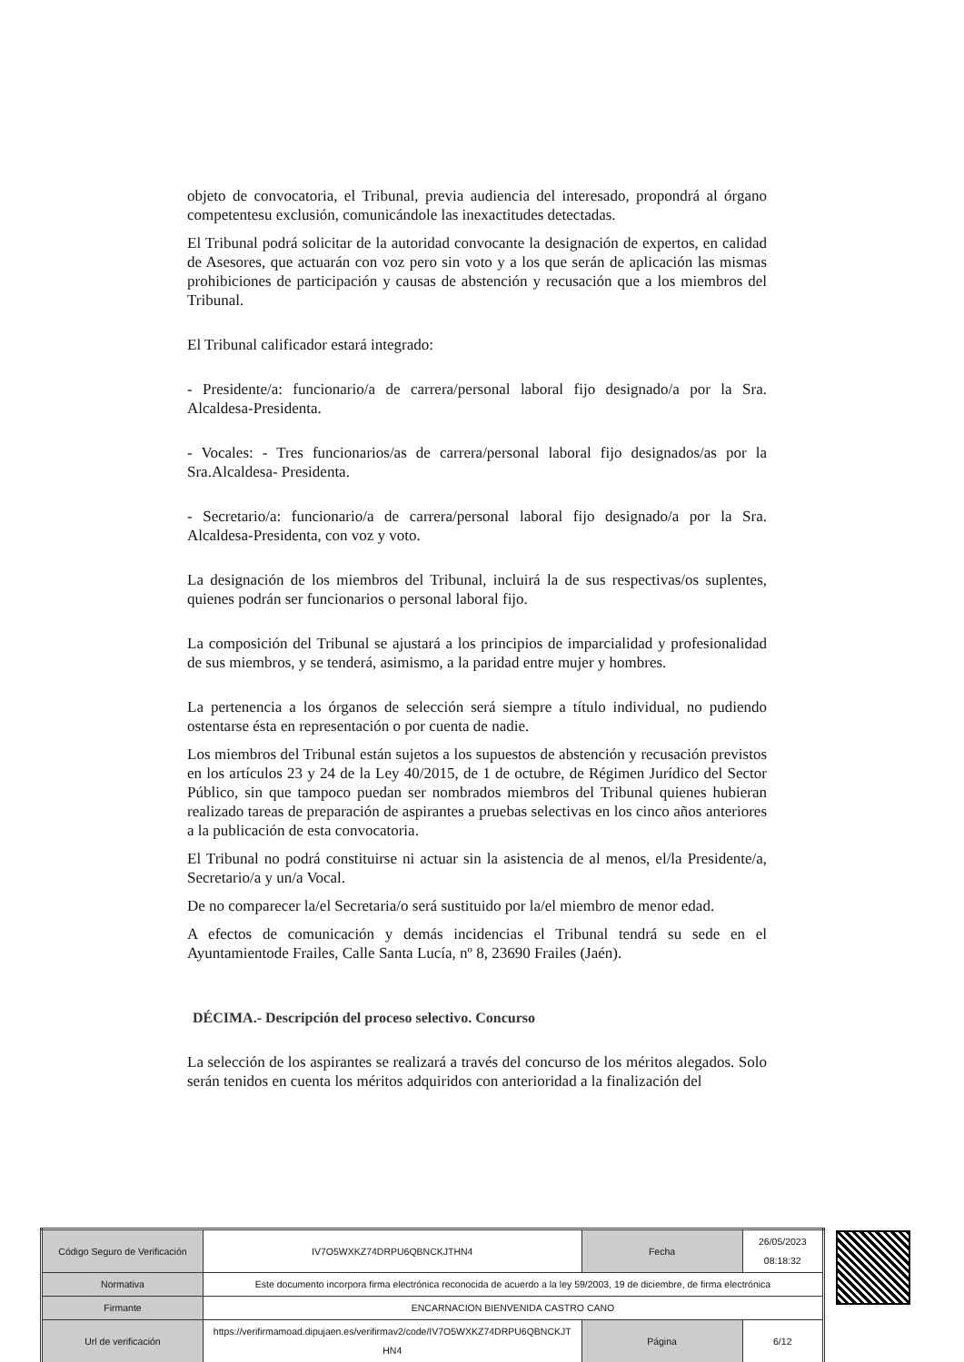objeto de convocatoria, el Tribunal, previa audiencia del interesado, propondrá al órgano competentesu exclusión, comunicándole las inexactitudes detectadas.
El Tribunal podrá solicitar de la autoridad convocante la designación de expertos, en calidad de Asesores, que actuarán con voz pero sin voto y a los que serán de aplicación las mismas prohibiciones de participación y causas de abstención y recusación que a los miembros del Tribunal.
El Tribunal calificador estará integrado:
- Presidente/a: funcionario/a de carrera/personal laboral fijo designado/a por la Sra. Alcaldesa-Presidenta.
- Vocales: - Tres funcionarios/as de carrera/personal laboral fijo designados/as por la Sra.Alcaldesa- Presidenta.
- Secretario/a: funcionario/a de carrera/personal laboral fijo designado/a por la Sra. Alcaldesa-Presidenta, con voz y voto.
La designación de los miembros del Tribunal, incluirá la de sus respectivas/os suplentes, quienes podrán ser funcionarios o personal laboral fijo.
La composición del Tribunal se ajustará a los principios de imparcialidad y profesionalidad de sus miembros, y se tenderá, asimismo, a la paridad entre mujer y hombres.
La pertenencia a los órganos de selección será siempre a título individual, no pudiendo ostentarse ésta en representación o por cuenta de nadie.
Los miembros del Tribunal están sujetos a los supuestos de abstención y recusación previstos en los artículos 23 y 24 de la Ley 40/2015, de 1 de octubre, de Régimen Jurídico del Sector Público, sin que tampoco puedan ser nombrados miembros del Tribunal quienes hubieran realizado tareas de preparación de aspirantes a pruebas selectivas en los cinco años anteriores a la publicación de esta convocatoria.
El Tribunal no podrá constituirse ni actuar sin la asistencia de al menos, el/la Presidente/a, Secretario/a y un/a Vocal.
De no comparecer la/el Secretaria/o será sustituido por la/el miembro de menor edad.
A efectos de comunicación y demás incidencias el Tribunal tendrá su sede en el Ayuntamientode Frailes, Calle Santa Lucía, nº 8, 23690 Frailes (Jaén).
DÉCIMA.- Descripción del proceso selectivo. Concurso
La selección de los aspirantes se realizará a través del concurso de los méritos alegados. Solo serán tenidos en cuenta los méritos adquiridos con anterioridad a la finalización del
| Código Seguro de Verificación | IV7O5WXKZ74DRPU6QBNCKJTHN4 | Fecha | 26/05/2023 08:18:32 |
| Normativa | Este documento incorpora firma electrónica reconocida de acuerdo a la ley 59/2003, 19 de diciembre, de firma electrónica | | |
| Firmante | ENCARNACION BIENVENIDA CASTRO CANO | | |
| Url de verificación | https://verifirmamoad.dipujaen.es/verifirmav2/code/IV7O5WXKZ74DRPU6QBNCKJT HN4 | Página | 6/12 |